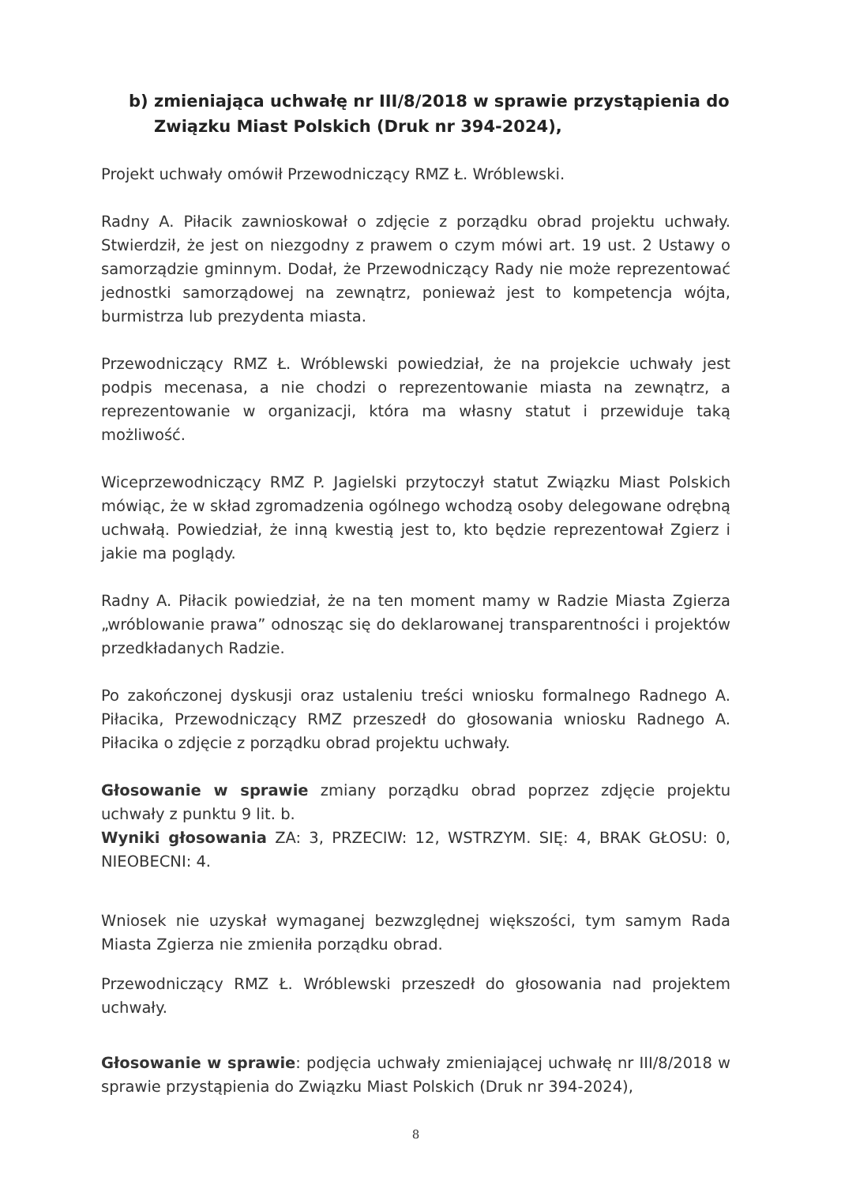b) zmieniająca uchwałę nr III/8/2018 w sprawie przystąpienia do Związku Miast Polskich (Druk nr 394-2024),
Projekt uchwały omówił Przewodniczący RMZ Ł. Wróblewski.
Radny A. Piłacik zawnioskował o zdjęcie z porządku obrad projektu uchwały. Stwierdził, że jest on niezgodny z prawem o czym mówi art. 19 ust. 2 Ustawy o samorządzie gminnym. Dodał, że Przewodniczący Rady nie może reprezentować jednostki samorządowej na zewnątrz, ponieważ jest to kompetencja wójta, burmistrza lub prezydenta miasta.
Przewodniczący RMZ Ł. Wróblewski powiedział, że na projekcie uchwały jest podpis mecenasa, a nie chodzi o reprezentowanie miasta na zewnątrz, a reprezentowanie w organizacji, która ma własny statut i przewiduje taką możliwość.
Wiceprzewodniczący RMZ P. Jagielski przytoczył statut Związku Miast Polskich mówiąc, że w skład zgromadzenia ogólnego wchodzą osoby delegowane odrębną uchwałą. Powiedział, że inną kwestią jest to, kto będzie reprezentował Zgierz i jakie ma poglądy.
Radny A. Piłacik powiedział, że na ten moment mamy w Radzie Miasta Zgierza „wróblowanie prawa” odnosząc się do deklarowanej transparentności i projektów przedkładanych Radzie.
Po zakończonej dyskusji oraz ustaleniu treści wniosku formalnego Radnego A. Piłacika, Przewodniczący RMZ przeszedł do głosowania wniosku Radnego A. Piłacika o zdjęcie z porządku obrad projektu uchwały.
Głosowanie w sprawie zmiany porządku obrad poprzez zdjęcie projektu uchwały z punktu 9 lit. b.
Wyniki głosowania ZA: 3, PRZECIW: 12, WSTRZYM. SIĘ: 4, BRAK GŁOSU: 0, NIEOBECNI: 4.
Wniosek nie uzyskał wymaganej bezwzględnej większości, tym samym Rada Miasta Zgierza nie zmieniła porządku obrad.
Przewodniczący RMZ Ł. Wróblewski przeszedł do głosowania nad projektem uchwały.
Głosowanie w sprawie: podjęcia uchwały zmieniającej uchwałę nr III/8/2018 w sprawie przystąpienia do Związku Miast Polskich (Druk nr 394-2024),
8